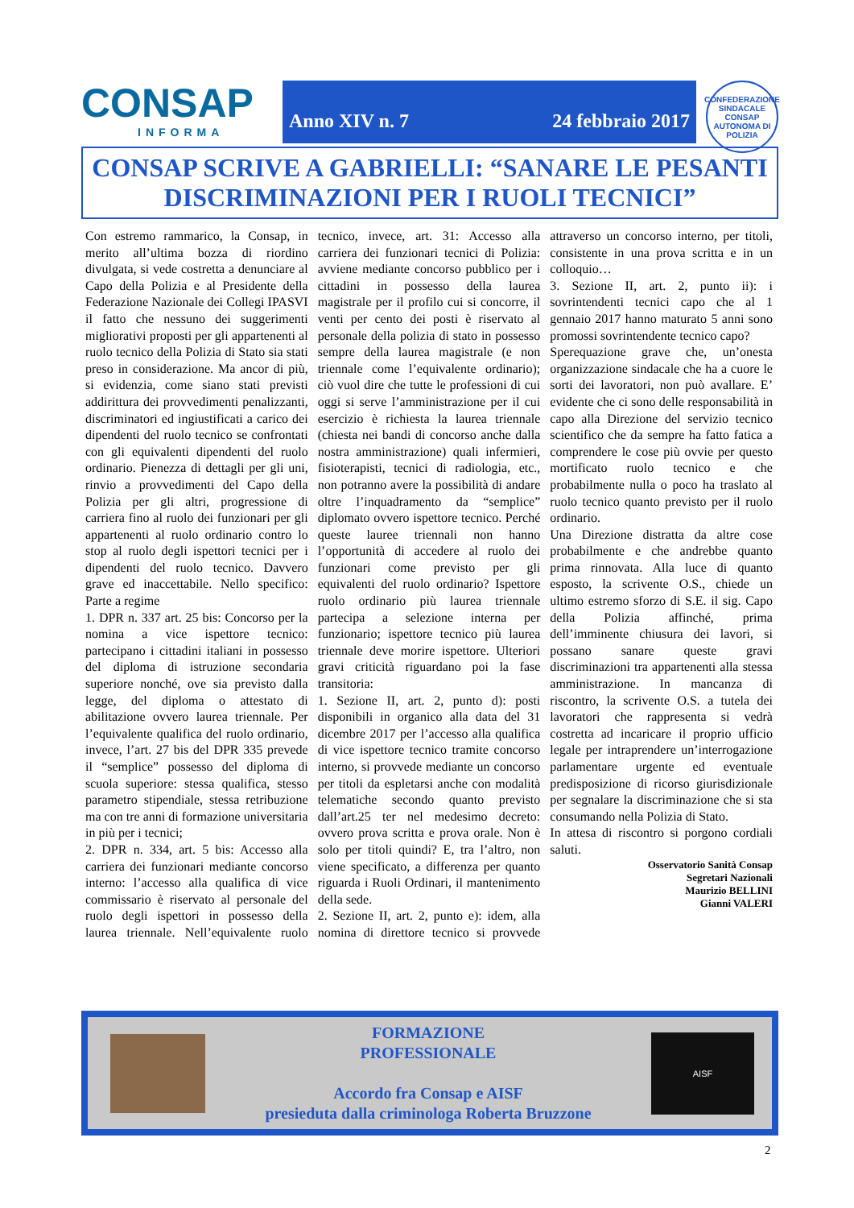CONSAP
INFORMA
Anno XIV n. 7 24 febbraio 2017
CONFEDERAZIONE SINDACALE
CONSAP
AUTONOMA DI POLIZIA
CONSAP SCRIVE A GABRIELLI: “SANARE LE PESANTI
DISCRIMINAZIONI PER I RUOLI TECNICI”
Con estremo rammarico, la Consap, in merito all’ultima bozza di riordino divulgata, si vede costretta a denunciare al Capo della Polizia e al Presidente della Federazione Nazionale dei Collegi IPASVI il fatto che nessuno dei suggerimenti migliorativi proposti per gli appartenenti al ruolo tecnico della Polizia di Stato sia stati preso in considerazione. Ma ancor di più, si evidenzia, come siano stati previsti addirittura dei provvedimenti penalizzanti, discriminatori ed ingiustificati a carico dei dipendenti del ruolo tecnico se confrontati con gli equivalenti dipendenti del ruolo ordinario. Pienezza di dettagli per gli uni, rinvio a provvedimenti del Capo della Polizia per gli altri, progressione di carriera fino al ruolo dei funzionari per gli appartenenti al ruolo ordinario contro lo stop al ruolo degli ispettori tecnici per i dipendenti del ruolo tecnico. Davvero grave ed inaccettabile. Nello specifico: Parte a regime
1. DPR n. 337 art. 25 bis: Concorso per la nomina a vice ispettore tecnico: partecipano i cittadini italiani in possesso del diploma di istruzione secondaria superiore nonché, ove sia previsto dalla legge, del diploma o attestato di abilitazione ovvero laurea triennale. Per l’equivalente qualifica del ruolo ordinario, invece, l’art. 27 bis del DPR 335 prevede il “semplice” possesso del diploma di scuola superiore: stessa qualifica, stesso parametro stipendiale, stessa retribuzione ma con tre anni di formazione universitaria in più per i tecnici;
2. DPR n. 334, art. 5 bis: Accesso alla carriera dei funzionari mediante concorso interno: l’accesso alla qualifica di vice commissario è riservato al personale del ruolo degli ispettori in possesso della laurea triennale. Nell’equivalente ruolo tecnico, invece, art. 31: Accesso alla carriera dei funzionari tecnici di Polizia: avviene mediante concorso pubblico per i cittadini in possesso della laurea magistrale per il profilo cui si concorre, il venti per cento dei posti è riservato al personale della polizia di stato in possesso sempre della laurea magistrale (e non triennale come l’equivalente ordinario); ciò vuol dire che tutte le professioni di cui oggi si serve l’amministrazione per il cui esercizio è richiesta la laurea triennale (chiesta nei bandi di concorso anche dalla nostra amministrazione) quali infermieri, fisioterapisti, tecnici di radiologia, etc., non potranno avere la possibilità di andare oltre l’inquadramento da “semplice” diplomato ovvero ispettore tecnico. Perché queste lauree triennali non hanno l’opportunità di accedere al ruolo dei funzionari come previsto per gli equivalenti del ruolo ordinario? Ispettore ruolo ordinario più laurea triennale partecipa a selezione interna per funzionario; ispettore tecnico più laurea triennale deve morire ispettore. Ulteriori gravi criticità riguardano poi la fase transitoria:
1. Sezione II, art. 2, punto d): posti disponibili in organico alla data del 31 dicembre 2017 per l’accesso alla qualifica di vice ispettore tecnico tramite concorso interno, si provvede mediante un concorso per titoli da espletarsi anche con modalità telematiche secondo quanto previsto dall’art.25 ter nel medesimo decreto: ovvero prova scritta e prova orale. Non è solo per titoli quindi? E, tra l’altro, non viene specificato, a differenza per quanto riguarda i Ruoli Ordinari, il mantenimento della sede.
2. Sezione II, art. 2, punto e): idem, alla nomina di direttore tecnico si provvede attraverso un concorso interno, per titoli, consistente in una prova scritta e in un colloquio…
3. Sezione II, art. 2, punto ii): i sovrintendenti tecnici capo che al 1 gennaio 2017 hanno maturato 5 anni sono promossi sovrintendente tecnico capo?
Sperequazione grave che, un’onesta organizzazione sindacale che ha a cuore le sorti dei lavoratori, non può avallare. E’ evidente che ci sono delle responsabilità in capo alla Direzione del servizio tecnico scientifico che da sempre ha fatto fatica a comprendere le cose più ovvie per questo mortificato ruolo tecnico e che probabilmente nulla o poco ha traslato al ruolo tecnico quanto previsto per il ruolo ordinario.
Una Direzione distratta da altre cose probabilmente e che andrebbe quanto prima rinnovata. Alla luce di quanto esposto, la scrivente O.S., chiede un ultimo estremo sforzo di S.E. il sig. Capo della Polizia affinché, prima dell’imminente chiusura dei lavori, si possano sanare queste gravi discriminazioni tra appartenenti alla stessa amministrazione. In mancanza di riscontro, la scrivente O.S. a tutela dei lavoratori che rappresenta si vedrà costretta ad incaricare il proprio ufficio legale per intraprendere un’interrogazione parlamentare urgente ed eventuale predisposizione di ricorso giurisdizionale per segnalare la discriminazione che si sta consumando nella Polizia di Stato.
In attesa di riscontro si porgono cordiali saluti.
Osservatorio Sanità Consap
Segretari Nazionali
Maurizio BELLINI
Gianni VALERI
FORMAZIONE
PROFESSIONALE
Accordo fra Consap e AISF
presieduta dalla criminologa Roberta Bruzzone
AISF
2